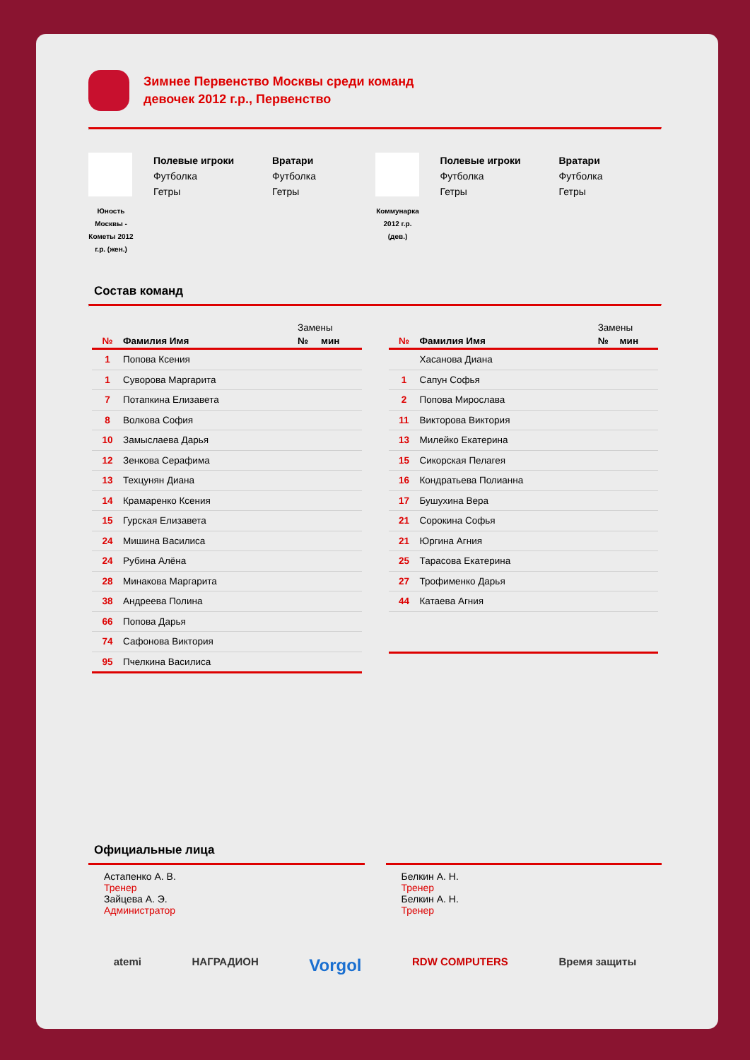Зимнее Первенство Москвы среди команд
девочек 2012 г.р., Первенство
Юность Москвы - Кометы 2012 г.р. (жен.)
Полевые игроки
Футболка
Гетры
Вратари
Футболка
Гетры
Коммунарка 2012 г.р. (дев.)
Полевые игроки
Футболка
Гетры
Вратари
Футболка
Гетры
Состав команд
| | | Замены | |
| --- | --- | --- | --- |
| № | Фамилия Имя | № | мин |
| 1 | Попова Ксения | | |
| 1 | Суворова Маргарита | | |
| 7 | Потапкина Елизавета | | |
| 8 | Волкова София | | |
| 10 | Замыслаева Дарья | | |
| 12 | Зенкова Серафима | | |
| 13 | Техцунян Диана | | |
| 14 | Крамаренко Ксения | | |
| 15 | Гурская Елизавета | | |
| 24 | Мишина Василиса | | |
| 24 | Рубина Алёна | | |
| 28 | Минакова Маргарита | | |
| 38 | Андреева Полина | | |
| 66 | Попова Дарья | | |
| 74 | Сафонова Виктория | | |
| 95 | Пчелкина Василиса | | |
| | | Замены | |
| --- | --- | --- | --- |
| № | Фамилия Имя | № | мин |
| | Хасанова Диана | | |
| 1 | Сапун Софья | | |
| 2 | Попова Мирослава | | |
| 11 | Викторова Виктория | | |
| 13 | Милейко Екатерина | | |
| 15 | Сикорская Пелагея | | |
| 16 | Кондратьева Полианна | | |
| 17 | Бушухина Вера | | |
| 21 | Сорокина Софья | | |
| 21 | Юргина Агния | | |
| 25 | Тарасова Екатерина | | |
| 27 | Трофименко Дарья | | |
| 44 | Катаева Агния | | |
Официальные лица
Астапенко А. В.
Тренер
Зайцева А. Э.
Администратор
Белкин А. Н.
Тренер
Белкин А. Н.
Тренер
atemi НАГРАДИОН Vorgol RDW COMPUTERS Время защиты